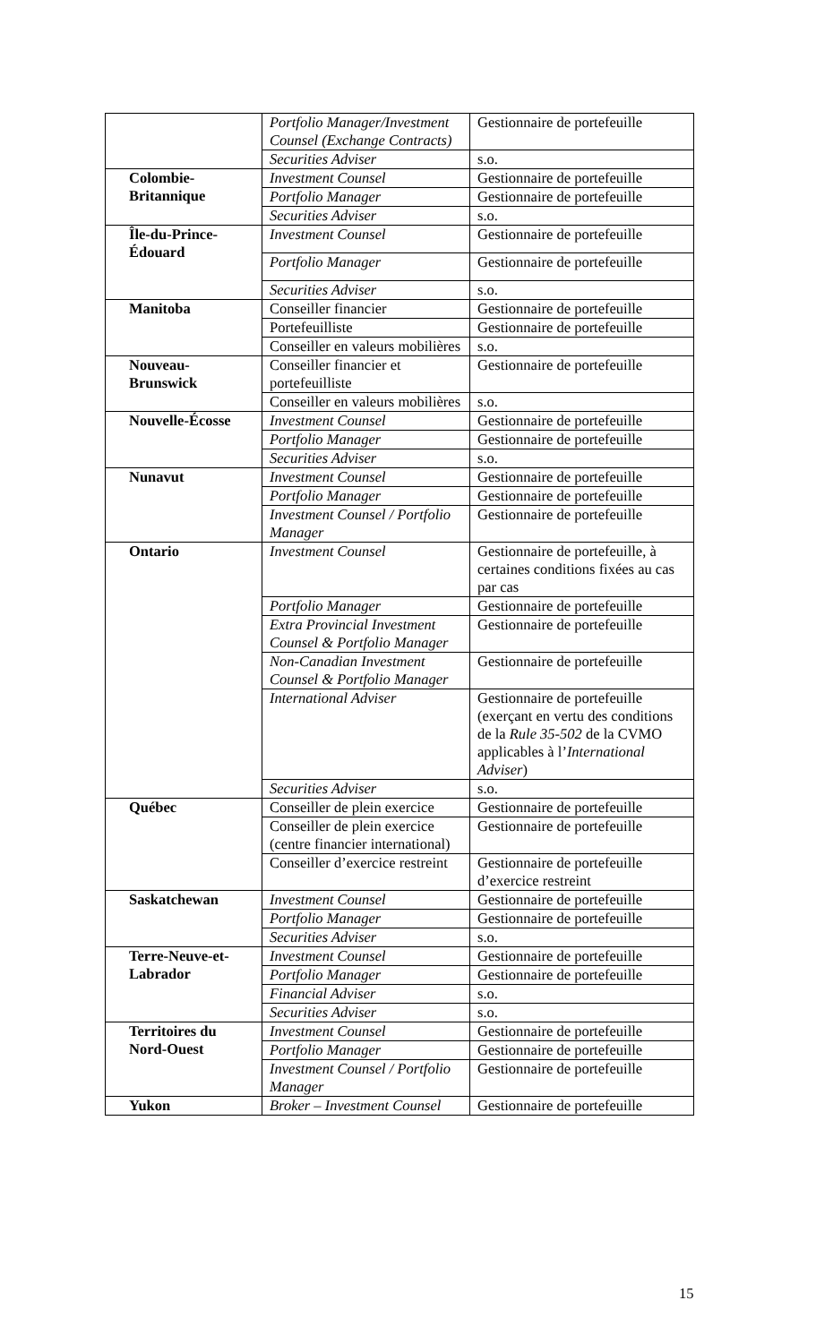| | Portfolio Manager/Investment Counsel (Exchange Contracts) | Gestionnaire de portefeuille |
| | Securities Adviser | s.o. |
| Colombie-Britannique | Investment Counsel | Gestionnaire de portefeuille |
| | Portfolio Manager | Gestionnaire de portefeuille |
| | Securities Adviser | s.o. |
| Île-du-Prince-Édouard | Investment Counsel | Gestionnaire de portefeuille |
| | Portfolio Manager | Gestionnaire de portefeuille |
| | Securities Adviser | s.o. |
| Manitoba | Conseiller financier | Gestionnaire de portefeuille |
| | Portefeuilliste | Gestionnaire de portefeuille |
| | Conseiller en valeurs mobilières | s.o. |
| Nouveau-Brunswick | Conseiller financier et portefeuilliste | Gestionnaire de portefeuille |
| | Conseiller en valeurs mobilières | s.o. |
| Nouvelle-Écosse | Investment Counsel | Gestionnaire de portefeuille |
| | Portfolio Manager | Gestionnaire de portefeuille |
| | Securities Adviser | s.o. |
| Nunavut | Investment Counsel | Gestionnaire de portefeuille |
| | Portfolio Manager | Gestionnaire de portefeuille |
| | Investment Counsel / Portfolio Manager | Gestionnaire de portefeuille |
| Ontario | Investment Counsel | Gestionnaire de portefeuille, à certaines conditions fixées au cas par cas |
| | Portfolio Manager | Gestionnaire de portefeuille |
| | Extra Provincial Investment Counsel & Portfolio Manager | Gestionnaire de portefeuille |
| | Non-Canadian Investment Counsel & Portfolio Manager | Gestionnaire de portefeuille |
| | International Adviser | Gestionnaire de portefeuille (exerçant en vertu des conditions de la Rule 35-502 de la CVMO applicables à l’ International Adviser ) |
| | Securities Adviser | s.o. |
| Québec | Conseiller de plein exercice | Gestionnaire de portefeuille |
| | Conseiller de plein exercice (centre financier international) | Gestionnaire de portefeuille |
| | Conseiller d’exercice restreint | Gestionnaire de portefeuille d’exercice restreint |
| Saskatchewan | Investment Counsel | Gestionnaire de portefeuille |
| | Portfolio Manager | Gestionnaire de portefeuille |
| | Securities Adviser | s.o. |
| Terre-Neuve-et-Labrador | Investment Counsel | Gestionnaire de portefeuille |
| | Portfolio Manager | Gestionnaire de portefeuille |
| | Financial Adviser | s.o. |
| | Securities Adviser | s.o. |
| Territoires du Nord-Ouest | Investment Counsel | Gestionnaire de portefeuille |
| | Portfolio Manager | Gestionnaire de portefeuille |
| | Investment Counsel / Portfolio Manager | Gestionnaire de portefeuille |
| Yukon | Broker – Investment Counsel | Gestionnaire de portefeuille |
15